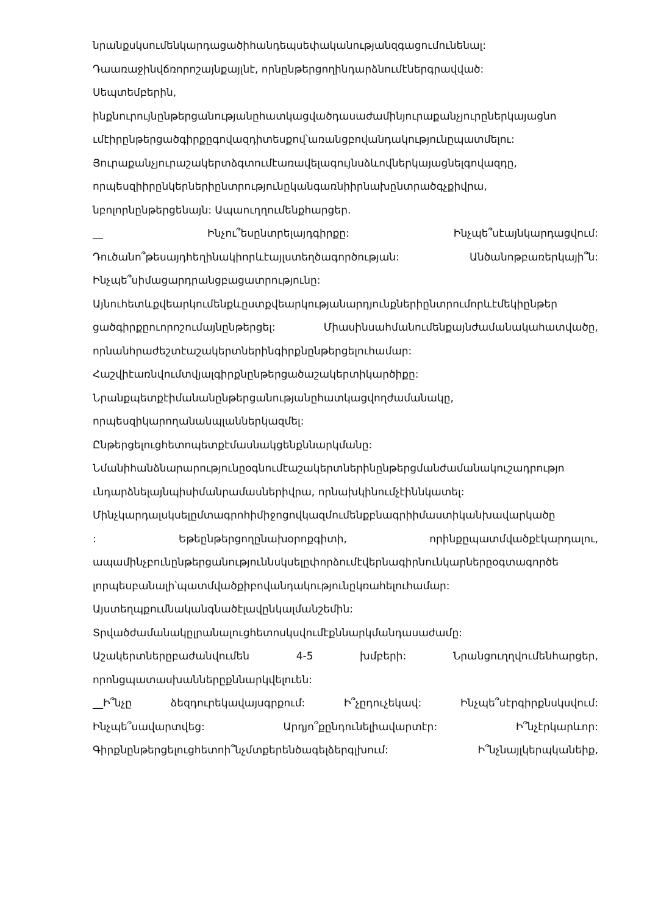նրանքսկսումենկարդացածիհանդեպսեփականությանզգացումունենալ:
Դաառաջինվճռորոշայնքայլնէ, որնընթերցողինդարձնումէներգրավված:
Սեպտեմբերին,
ինքնուրույնընթերցանությանըհատկացվածդասաժամինյուրաքանչյուրըներկայացնո
ւմէիրընթերցածգիրքըգովազդիտեսքով՝առանցբովանդակությունըպատմելու:
Յուրաքանչյուրաշակերտձգտումէառավելագույնսձևովներկայացնելգովազդը,
որպեսզիիրընկերներիընտրությունըկանգառնիիրնախընտրածգչքիվրա,
նբոլորնընթերցենայն: Ապաուղղումենքհարցեր.
__ Ինչու՞եսընտրելայդգիրքը: Ինչպե՞սէայնկարդացվում:
Դուծանո՞թեսայդհեղինակիորևէայլստեղծագործության: Անծանոթբառերկայի՞ն:
Ինչպե՞սիմացարդրանցբացատրությունը:
Այնուհետևքվեարկումենքևըստքվեարկությանարդյունքներիընտրումորևէմեկիընթեր
ցածգիրքըուորոշումայնընթերցել: Միասինսահմանումենքայնժամանակահատվածը,
որնանհրաժեշտէաշակերտներինգիրքնընթերցելուհամար:
Հաշվիէառնվումտվյալգիրքնընթերցածաշակերտիկարծիքը:
Նրանքպետքէիմանանընթերցանությանըհատկացվողժամանակը,
որպեսզիկարողանանպլաններկազմել:
Ընթերցելուցհետոպետքէմասնակցենքննարկմանը:
Նմանիհանձնարարությունըօգնումէաշակերտներինընթերցմանժամանակուշադրությո
ւնդարձնելայնպիսիմանրամասներիվրա, որնախկինումչէիննկատել:
Մինչկարդալսկսելըմտագրոհիմիջոցովկազմումենքբնագրիիմաստիկանխավարկածը
: Եթեընթերցողընախօրոքգիտի, որինքըպատմվածքէկարդալու,
ապամինչբունընթերցանություննսկսելըփորձումէվերնագիրնունկարներըօգտագործե
լորպեսբանալի՝պատմվածքիբովանդակությունըկռահելուհամար:
Այստեղպքումնականգնածէլավընկալմանշեմին:
Տրվածժամանակըլրանալուցհետոսկսվումէքննարկմանդասաժամը:
Աշակերտներըբաժանվումեն 4-5 խմբերի: Նրանցուղղվումենհարցեր,
որոնցպատասխաններըքննարկվելուեն:
__Ի՞նչը ձեզդուրեկավայսգրքում: Ի՞չըդուչեկավ: Ինչպե՞սէրգիրքնսկսվում:
Ինչպե՞սավարտվեց: Արդյո՞քընդունելիավարտէր: Ի՞նչէրկարևոր:
Գիրքնընթերցելուցհետոի՞նչմտքերենծագելձերգլխում: Ի՞նչնայլկերպկանեիք,